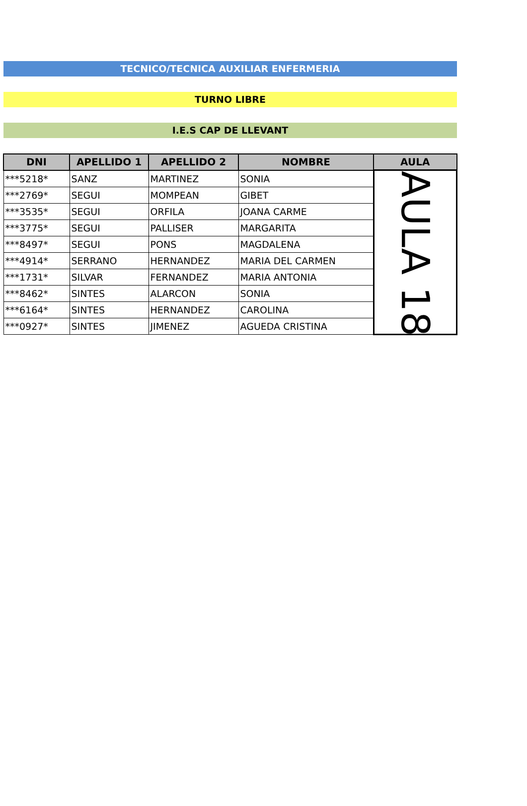TECNICO/TECNICA AUXILIAR ENFERMERIA
TURNO LIBRE
I.E.S CAP DE LLEVANT
| DNI | APELLIDO 1 | APELLIDO 2 | NOMBRE | AULA |
| --- | --- | --- | --- | --- |
| ***5218* | SANZ | MARTINEZ | SONIA | AULA 18 |
| ***2769* | SEGUI | MOMPEAN | GIBET | |
| ***3535* | SEGUI | ORFILA | JOANA CARME | |
| ***3775* | SEGUI | PALLISER | MARGARITA | |
| ***8497* | SEGUI | PONS | MAGDALENA | |
| ***4914* | SERRANO | HERNANDEZ | MARIA DEL CARMEN | |
| ***1731* | SILVAR | FERNANDEZ | MARIA ANTONIA | |
| ***8462* | SINTES | ALARCON | SONIA | |
| ***6164* | SINTES | HERNANDEZ | CAROLINA | |
| ***0927* | SINTES | JIMENEZ | AGUEDA CRISTINA | |